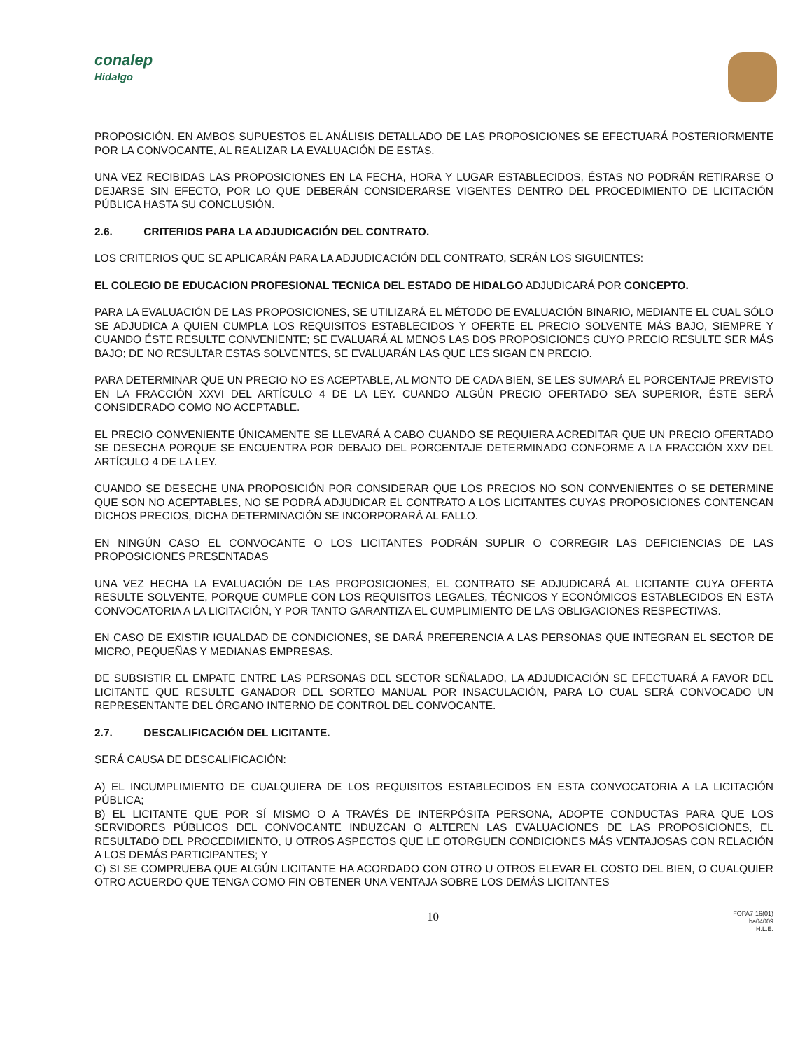conalep
Hidalgo
PROPOSICIÓN. EN AMBOS SUPUESTOS EL ANÁLISIS DETALLADO DE LAS PROPOSICIONES SE EFECTUARÁ POSTERIORMENTE POR LA CONVOCANTE, AL REALIZAR LA EVALUACIÓN DE ESTAS.
UNA VEZ RECIBIDAS LAS PROPOSICIONES EN LA FECHA, HORA Y LUGAR ESTABLECIDOS, ÉSTAS NO PODRÁN RETIRARSE O DEJARSE SIN EFECTO, POR LO QUE DEBERÁN CONSIDERARSE VIGENTES DENTRO DEL PROCEDIMIENTO DE LICITACIÓN PÚBLICA HASTA SU CONCLUSIÓN.
2.6. CRITERIOS PARA LA ADJUDICACIÓN DEL CONTRATO.
LOS CRITERIOS QUE SE APLICARÁN PARA LA ADJUDICACIÓN DEL CONTRATO, SERÁN LOS SIGUIENTES:
EL COLEGIO DE EDUCACION PROFESIONAL TECNICA DEL ESTADO DE HIDALGO ADJUDICARÁ POR CONCEPTO.
PARA LA EVALUACIÓN DE LAS PROPOSICIONES, SE UTILIZARÁ EL MÉTODO DE EVALUACIÓN BINARIO, MEDIANTE EL CUAL SÓLO SE ADJUDICA A QUIEN CUMPLA LOS REQUISITOS ESTABLECIDOS Y OFERTE EL PRECIO SOLVENTE MÁS BAJO, SIEMPRE Y CUANDO ÉSTE RESULTE CONVENIENTE; SE EVALUARÁ AL MENOS LAS DOS PROPOSICIONES CUYO PRECIO RESULTE SER MÁS BAJO; DE NO RESULTAR ESTAS SOLVENTES, SE EVALUARÁN LAS QUE LES SIGAN EN PRECIO.
PARA DETERMINAR QUE UN PRECIO NO ES ACEPTABLE, AL MONTO DE CADA BIEN, SE LES SUMARÁ EL PORCENTAJE PREVISTO EN LA FRACCIÓN XXVI DEL ARTÍCULO 4 DE LA LEY. CUANDO ALGÚN PRECIO OFERTADO SEA SUPERIOR, ÉSTE SERÁ CONSIDERADO COMO NO ACEPTABLE.
EL PRECIO CONVENIENTE ÚNICAMENTE SE LLEVARÁ A CABO CUANDO SE REQUIERA ACREDITAR QUE UN PRECIO OFERTADO SE DESECHA PORQUE SE ENCUENTRA POR DEBAJO DEL PORCENTAJE DETERMINADO CONFORME A LA FRACCIÓN XXV DEL ARTÍCULO 4 DE LA LEY.
CUANDO SE DESECHE UNA PROPOSICIÓN POR CONSIDERAR QUE LOS PRECIOS NO SON CONVENIENTES O SE DETERMINE QUE SON NO ACEPTABLES, NO SE PODRÁ ADJUDICAR EL CONTRATO A LOS LICITANTES CUYAS PROPOSICIONES CONTENGAN DICHOS PRECIOS, DICHA DETERMINACIÓN SE INCORPORARÁ AL FALLO.
EN NINGÚN CASO EL CONVOCANTE O LOS LICITANTES PODRÁN SUPLIR O CORREGIR LAS DEFICIENCIAS DE LAS PROPOSICIONES PRESENTADAS
UNA VEZ HECHA LA EVALUACIÓN DE LAS PROPOSICIONES, EL CONTRATO SE ADJUDICARÁ AL LICITANTE CUYA OFERTA RESULTE SOLVENTE, PORQUE CUMPLE CON LOS REQUISITOS LEGALES, TÉCNICOS Y ECONÓMICOS ESTABLECIDOS EN ESTA CONVOCATORIA A LA LICITACIÓN, Y POR TANTO GARANTIZA EL CUMPLIMIENTO DE LAS OBLIGACIONES RESPECTIVAS.
EN CASO DE EXISTIR IGUALDAD DE CONDICIONES, SE DARÁ PREFERENCIA A LAS PERSONAS QUE INTEGRAN EL SECTOR DE MICRO, PEQUEÑAS Y MEDIANAS EMPRESAS.
DE SUBSISTIR EL EMPATE ENTRE LAS PERSONAS DEL SECTOR SEÑALADO, LA ADJUDICACIÓN SE EFECTUARÁ A FAVOR DEL LICITANTE QUE RESULTE GANADOR DEL SORTEO MANUAL POR INSACULACIÓN, PARA LO CUAL SERÁ CONVOCADO UN REPRESENTANTE DEL ÓRGANO INTERNO DE CONTROL DEL CONVOCANTE.
2.7. DESCALIFICACIÓN DEL LICITANTE.
SERÁ CAUSA DE DESCALIFICACIÓN:
A) EL INCUMPLIMIENTO DE CUALQUIERA DE LOS REQUISITOS ESTABLECIDOS EN ESTA CONVOCATORIA A LA LICITACIÓN PÚBLICA;
B) EL LICITANTE QUE POR SÍ MISMO O A TRAVÉS DE INTERPÓSITA PERSONA, ADOPTE CONDUCTAS PARA QUE LOS SERVIDORES PÚBLICOS DEL CONVOCANTE INDUZCAN O ALTEREN LAS EVALUACIONES DE LAS PROPOSICIONES, EL RESULTADO DEL PROCEDIMIENTO, U OTROS ASPECTOS QUE LE OTORGUEN CONDICIONES MÁS VENTAJOSAS CON RELACIÓN A LOS DEMÁS PARTICIPANTES; Y
C) SI SE COMPRUEBA QUE ALGÚN LICITANTE HA ACORDADO CON OTRO U OTROS ELEVAR EL COSTO DEL BIEN, O CUALQUIER OTRO ACUERDO QUE TENGA COMO FIN OBTENER UNA VENTAJA SOBRE LOS DEMÁS LICITANTES
10
FOPA7-16(01)
ba04009
H.L.E.